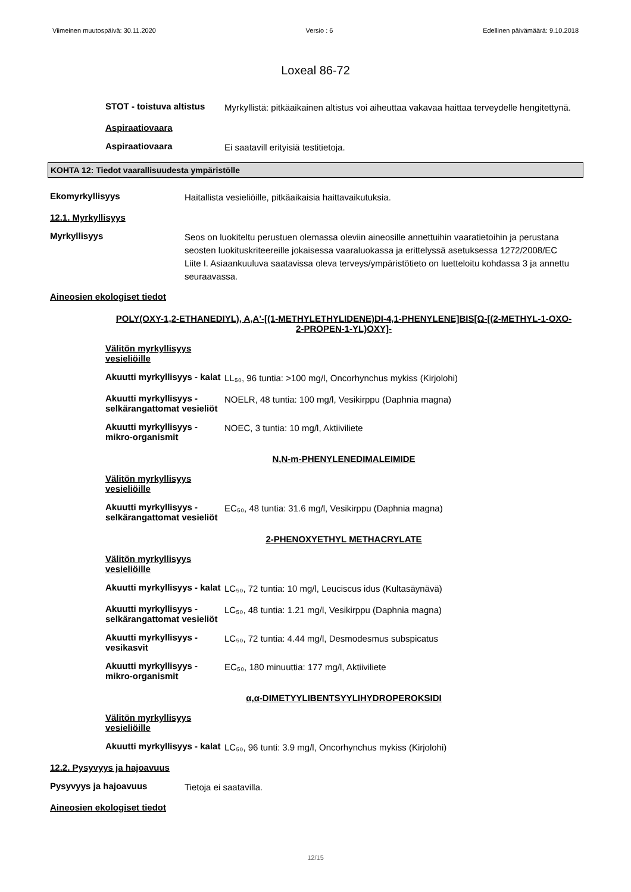Viimeinen muutospäivä: 30.11.2020 Versio : 6 Edellinen päivämäärä: 9.10.2018
Loxeal 86-72
STOT - toistuva altistus
Myrkyllistä: pitkäaikainen altistus voi aiheuttaa vakavaa haittaa terveydelle hengitettynä.
Aspiraatiovaara
Aspiraatiovaara
Ei saatavill erityisiä testitietoja.
KOHTA 12: Tiedot vaarallisuudesta ympäristölle
Ekomyrkyllisyys
Haitallista vesieliöille, pitkäaikaisia haittavaikutuksia.
12.1. Myrkyllisyys
Myrkyllisyys
Seos on luokiteltu perustuen olemassa oleviin aineosille annettuihin vaaratietoihin ja perustana seosten luokituskriteereille jokaisessa vaaraluokassa ja erittelyssä asetuksessa 1272/2008/EC Liite I. Asiaankuuluva saatavissa oleva terveys/ympäristötieto on luetteloitu kohdassa 3 ja annettu seuraavassa.
Aineosien ekologiset tiedot
POLY(OXY-1,2-ETHANEDIYL), A,A'-[(1-METHYLETHYLIDENE)DI-4,1-PHENYLENE]BIS[Ω-[(2-METHYL-1-OXO-2-PROPEN-1-YL)OXY]-
Välitön myrkyllisyys vesieliöille
Akuutti myrkyllisyys - kalat
LL₅₀, 96 tuntia: >100 mg/l, Oncorhynchus mykiss (Kirjolohi)
Akuutti myrkyllisyys - selkärangattomat vesieliöt
NOELR, 48 tuntia: 100 mg/l, Vesikirppu (Daphnia magna)
Akuutti myrkyllisyys - mikro-organismit
NOEC, 3 tuntia: 10 mg/l, Aktiiviliete
N,N-m-PHENYLENEDIMALEIMIDE
Välitön myrkyllisyys vesieliöille
Akuutti myrkyllisyys - selkärangattomat vesieliöt
EC₅₀, 48 tuntia: 31.6 mg/l, Vesikirppu (Daphnia magna)
2-PHENOXYETHYL METHACRYLATE
Välitön myrkyllisyys vesieliöille
Akuutti myrkyllisyys - kalat
LC₅₀, 72 tuntia: 10 mg/l, Leuciscus idus (Kultasäynävä)
Akuutti myrkyllisyys - selkärangattomat vesieliöt
LC₅₀, 48 tuntia: 1.21 mg/l, Vesikirppu (Daphnia magna)
Akuutti myrkyllisyys - vesikasvit
LC₅₀, 72 tuntia: 4.44 mg/l, Desmodesmus subspicatus
Akuutti myrkyllisyys - mikro-organismit
EC₅₀, 180 minuuttia: 177 mg/l, Aktiiviliete
α,α-DIMETYYLIBENTSYYLIHYDROPEROKSIDI
Välitön myrkyllisyys vesieliöille
Akuutti myrkyllisyys - kalat
LC₅₀, 96 tunti: 3.9 mg/l, Oncorhynchus mykiss (Kirjolohi)
12.2. Pysyvyys ja hajoavuus
Pysyvyys ja hajoavuus
Tietoja ei saatavilla.
Aineosien ekologiset tiedot
12/15